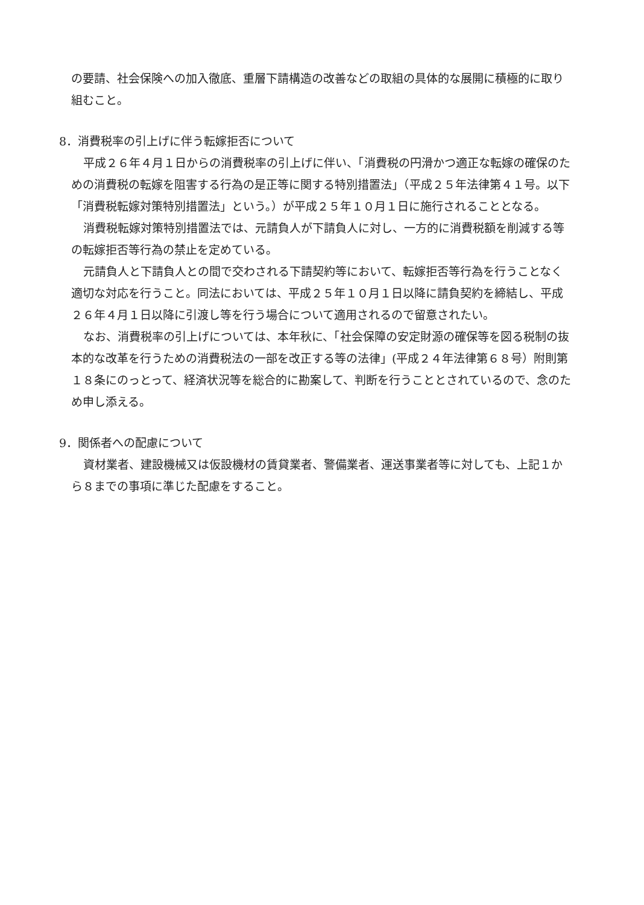の要請、社会保険への加入徹底、重層下請構造の改善などの取組の具体的な展開に積極的に取り組むこと。
8．消費税率の引上げに伴う転嫁拒否について
平成２６年４月１日からの消費税率の引上げに伴い、「消費税の円滑かつ適正な転嫁の確保のための消費税の転嫁を阻害する行為の是正等に関する特別措置法」（平成２５年法律第４１号。以下「消費税転嫁対策特別措置法」という。）が平成２５年１０月１日に施行されることとなる。
消費税転嫁対策特別措置法では、元請負人が下請負人に対し、一方的に消費税額を削減する等の転嫁拒否等行為の禁止を定めている。
元請負人と下請負人との間で交わされる下請契約等において、転嫁拒否等行為を行うことなく適切な対応を行うこと。同法においては、平成２５年１０月１日以降に請負契約を締結し、平成２６年４月１日以降に引渡し等を行う場合について適用されるので留意されたい。
なお、消費税率の引上げについては、本年秋に、「社会保障の安定財源の確保等を図る税制の抜本的な改革を行うための消費税法の一部を改正する等の法律」(平成２４年法律第６８号）附則第１８条にのっとって、経済状況等を総合的に勘案して、判断を行うこととされているので、念のため申し添える。
9．関係者への配慮について
資材業者、建設機械又は仮設機材の賃貸業者、警備業者、運送事業者等に対しても、上記１から８までの事項に準じた配慮をすること。